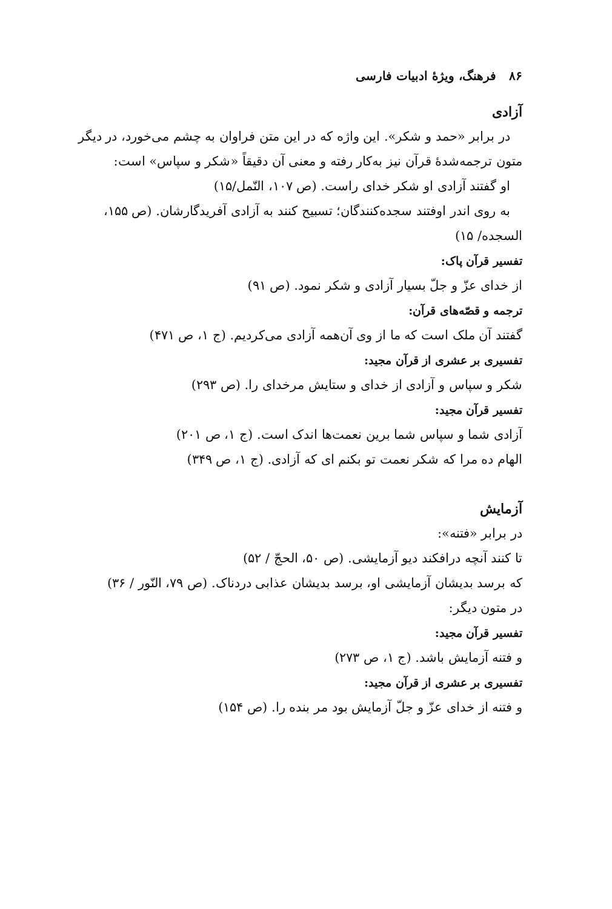۸۶ فرهنگ، ویژهٔ ادبیات فارسی
آزادی
در برابر «حمد و شکر». این واژه که در این متن فراوان به چشم می‌خورد، در دیگر متون ترجمه‌شدهٔ قرآن نیز به‌کار رفته و معنی آن دقیقاً «شکر و سپاس» است:
او گفتند آزادی او شکر خدای راست. (ص ۱۰۷، النّمل/۱۵)
به روی اندر اوفتند سجده‌کنندگان؛ تسبیح کنند به آزادی آفریدگارشان. (ص ۱۵۵، السجده/ ۱۵)
تفسیر قرآن پاک:
از خدای عزّ و جلّ بسیار آزادی و شکر نمود. (ص ۹۱)
ترجمه و قصّه‌های قرآن:
گفتند آن ملک است که ما از وی آن‌همه آزادی می‌کردیم. (ج ۱، ص ۴۷۱)
تفسیری بر عشری از قرآن مجید:
شکر و سپاس و آزادی از خدای و ستایش مرخدای را. (ص ۲۹۳)
تفسیر قرآن مجید:
آزادی شما و سپاس شما برین نعمت‌ها اندک است. (ج ۱، ص ۲۰۱)
الهام ده مرا که شکر نعمت تو بکنم ای که آزادی. (ج ۱، ص ۳۴۹)
آزمایش
در برابر «فتنه»:
تا کنند آنچه درافکند دیو آزمایشی. (ص ۵۰، الحجّ / ۵۲)
که برسد بدیشان آزمایشی او، برسد بدیشان عذابی دردناک. (ص ۷۹، النّور / ۳۶)
در متون دیگر:
تفسیر قرآن مجید:
و فتنه آزمایش باشد. (ج ۱، ص ۲۷۳)
تفسیری بر عشری از قرآن مجید:
و فتنه از خدای عزّ و جلّ آزمایش بود مر بنده را. (ص ۱۵۴)